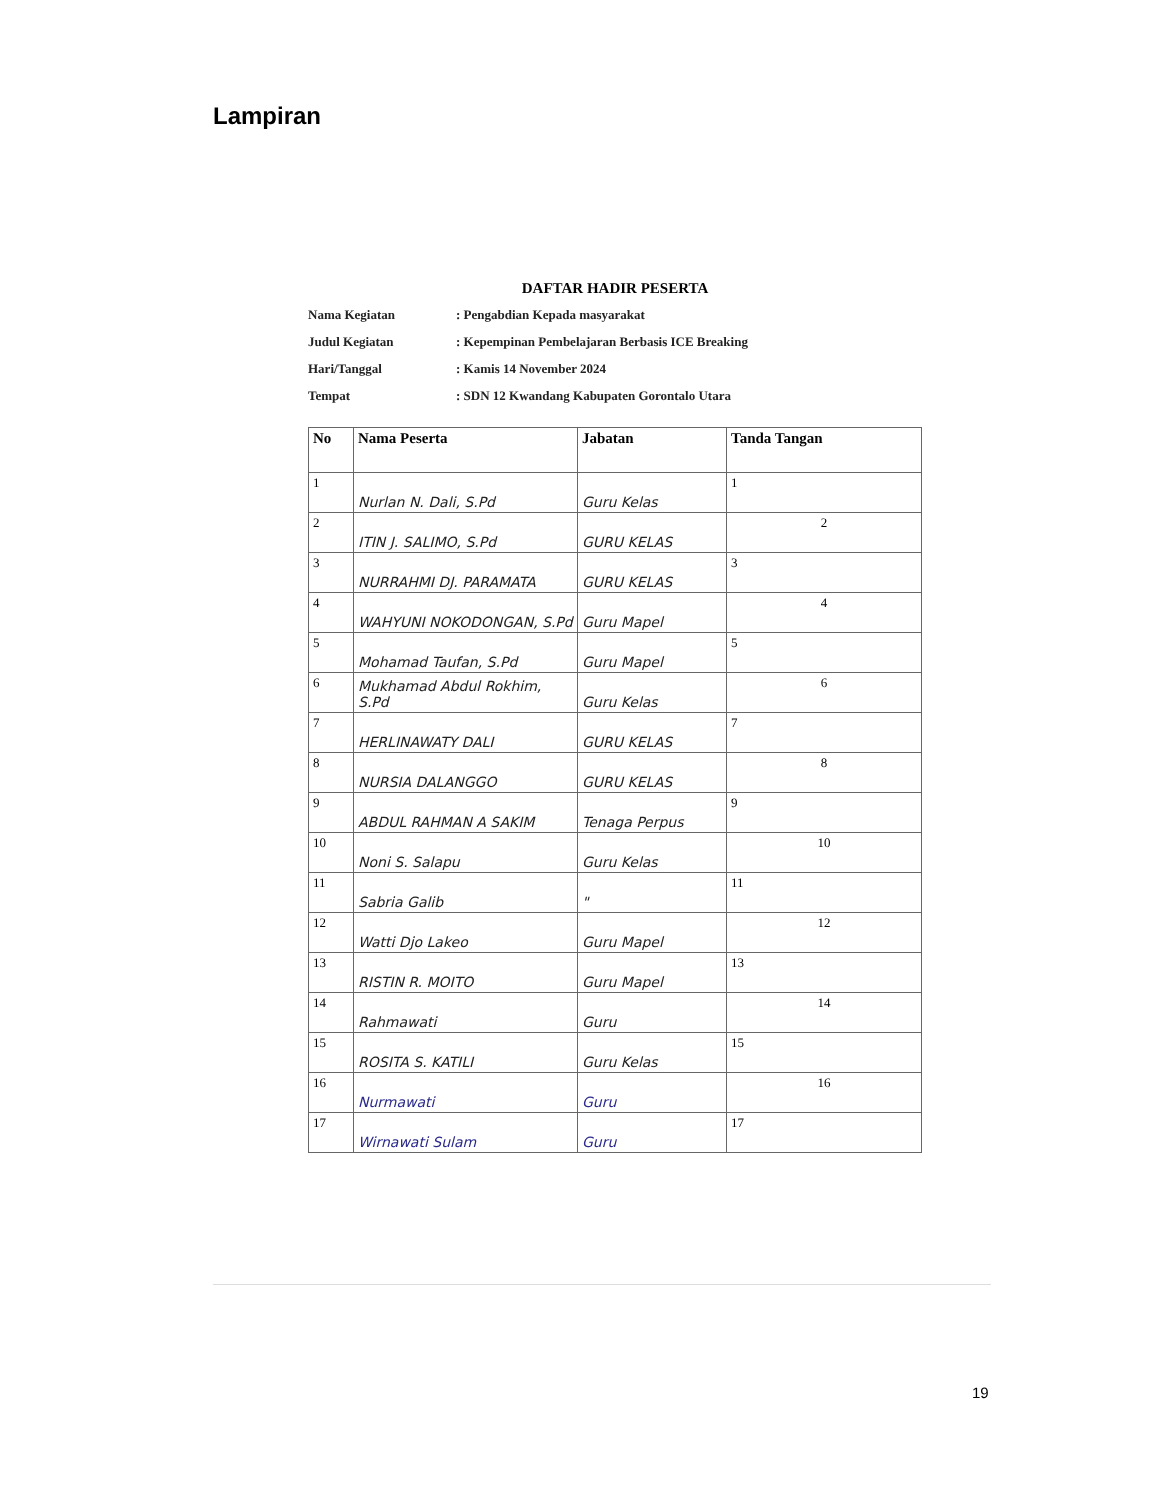Lampiran
DAFTAR HADIR PESERTA
Nama Kegiatan: Pengabdian Kepada masyarakat
Judul Kegiatan: Kepempinan Pembelajaran Berbasis ICE Breaking
Hari/Tanggal: Kamis 14 November 2024
Tempat: SDN 12 Kwandang Kabupaten Gorontalo Utara
| No | Nama Peserta | Jabatan | Tanda Tangan |
| --- | --- | --- | --- |
| 1 | Nurlan N. Dali, S.Pd | Guru Kelas | 1 |
| 2 | ITIN J. SALIMO, S.Pd | GURU KELAS | 2 |
| 3 | NURRAHMI DJ. PARAMATA | GURU KELAS | 3 |
| 4 | WAHYUNI NOKODONGAN, S.Pd | Guru Mapel | 4 |
| 5 | Mohamad Taufan, S.Pd | Guru Mapel | 5 |
| 6 | Mukhamad Abdul Rokhim, S.Pd | Guru Kelas | 6 |
| 7 | HERLINAWATY DALI | GURU KELAS | 7 |
| 8 | NURSIA DALANGGO | GURU KELAS | 8 |
| 9 | ABDUL RAHMAN A SAKIM | Tenaga Perpus | 9 |
| 10 | Noni S. Salapu | Guru Kelas | 10 |
| 11 | Sabria Galib | " | 11 |
| 12 | Watti Djo Lakeo | Guru Mapel | 12 |
| 13 | RISTIN R. MOITO | Guru Mapel | 13 |
| 14 | Rahmawati | Guru | 14 |
| 15 | ROSITA S. KATILI | Guru Kelas | 15 |
| 16 | Nurmawati | Guru | 16 |
| 17 | Wirnawati Sulam | Guru | 17 |
19